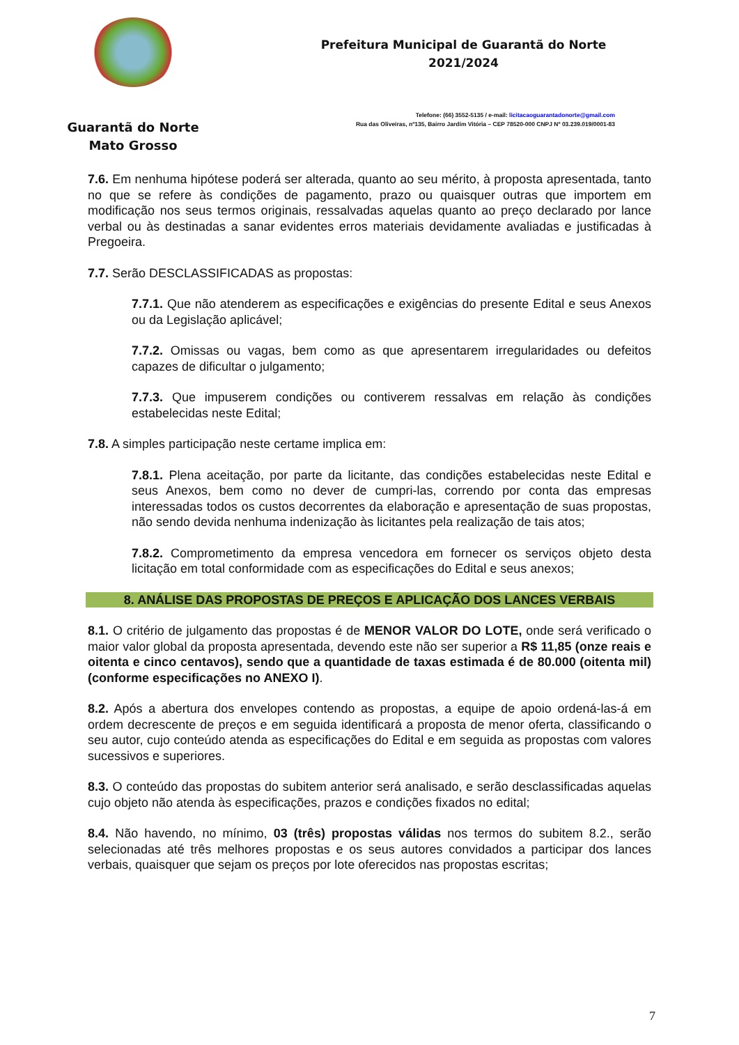Guarantã do Norte
Mato Grosso
Prefeitura Municipal de Guarantã do Norte
2021/2024
Telefone: (66) 3552-5135 / e-mail: licitacaoguarantadonorte@gmail.com
Rua das Oliveiras, nº135, Bairro Jardim Vitória – CEP 78520-000 CNPJ Nº 03.239.019/0001-83
7.6. Em nenhuma hipótese poderá ser alterada, quanto ao seu mérito, à proposta apresentada, tanto no que se refere às condições de pagamento, prazo ou quaisquer outras que importem em modificação nos seus termos originais, ressalvadas aquelas quanto ao preço declarado por lance verbal ou às destinadas a sanar evidentes erros materiais devidamente avaliadas e justificadas à Pregoeira.
7.7. Serão DESCLASSIFICADAS as propostas:
7.7.1. Que não atenderem as especificações e exigências do presente Edital e seus Anexos ou da Legislação aplicável;
7.7.2. Omissas ou vagas, bem como as que apresentarem irregularidades ou defeitos capazes de dificultar o julgamento;
7.7.3. Que impuserem condições ou contiverem ressalvas em relação às condições estabelecidas neste Edital;
7.8. A simples participação neste certame implica em:
7.8.1. Plena aceitação, por parte da licitante, das condições estabelecidas neste Edital e seus Anexos, bem como no dever de cumpri-las, correndo por conta das empresas interessadas todos os custos decorrentes da elaboração e apresentação de suas propostas, não sendo devida nenhuma indenização às licitantes pela realização de tais atos;
7.8.2. Comprometimento da empresa vencedora em fornecer os serviços objeto desta licitação em total conformidade com as especificações do Edital e seus anexos;
8. ANÁLISE DAS PROPOSTAS DE PREÇOS E APLICAÇÃO DOS LANCES VERBAIS
8.1. O critério de julgamento das propostas é de MENOR VALOR DO LOTE, onde será verificado o maior valor global da proposta apresentada, devendo este não ser superior a R$ 11,85 (onze reais e oitenta e cinco centavos), sendo que a quantidade de taxas estimada é de 80.000 (oitenta mil) (conforme especificações no ANEXO I).
8.2. Após a abertura dos envelopes contendo as propostas, a equipe de apoio ordená-las-á em ordem decrescente de preços e em seguida identificará a proposta de menor oferta, classificando o seu autor, cujo conteúdo atenda as especificações do Edital e em seguida as propostas com valores sucessivos e superiores.
8.3. O conteúdo das propostas do subitem anterior será analisado, e serão desclassificadas aquelas cujo objeto não atenda às especificações, prazos e condições fixados no edital;
8.4. Não havendo, no mínimo, 03 (três) propostas válidas nos termos do subitem 8.2., serão selecionadas até três melhores propostas e os seus autores convidados a participar dos lances verbais, quaisquer que sejam os preços por lote oferecidos nas propostas escritas;
7